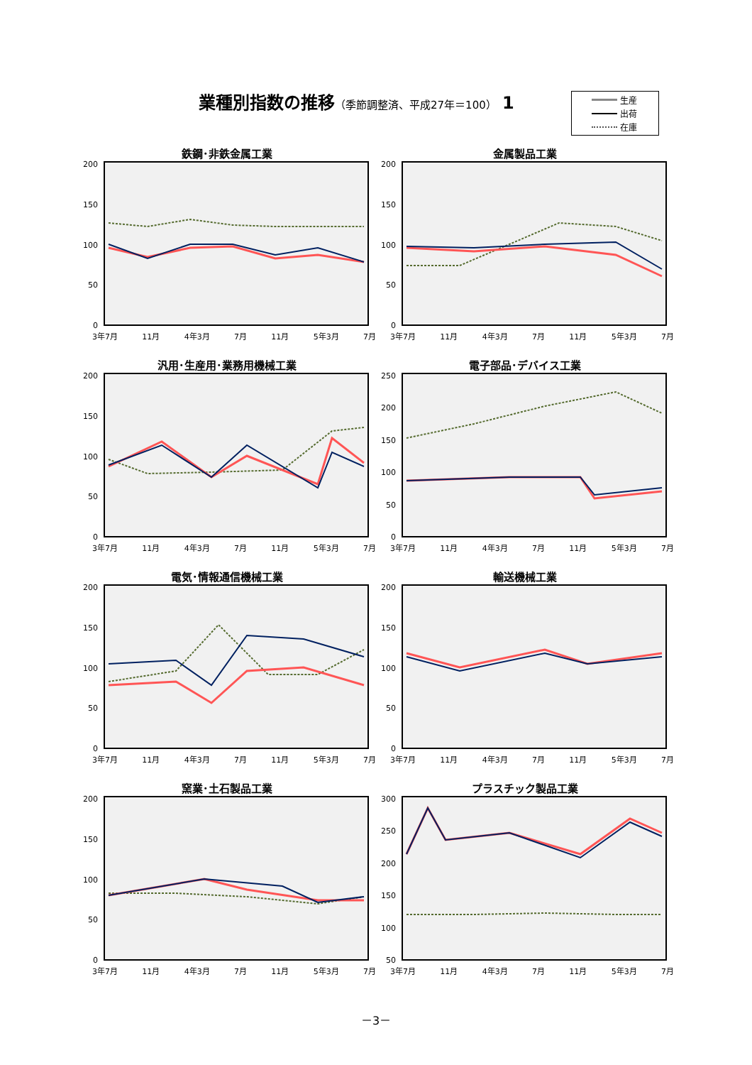業種別指数の推移（季節調整済、平成27年＝100） 1
生産
出荷
在庫
鉄鋼･非鉄金属工業
200
150
100
50
0
3年7月 11月 4年3月 7月 11月 5年3月 7月
金属製品工業
200
150
100
50
0
3年7月 11月 4年3月 7月 11月 5年3月 7月
汎用･生産用･業務用機械工業
200
150
100
50
0
3年7月 11月 4年3月 7月 11月 5年3月 7月
電子部品･デバイス工業
250
200
150
100
50
0
3年7月 11月 4年3月 7月 11月 5年3月 7月
電気･情報通信機械工業
200
150
100
50
0
3年7月 11月 4年3月 7月 11月 5年3月 7月
輸送機械工業
200
150
100
50
0
3年7月 11月 4年3月 7月 11月 5年3月 7月
窯業･土石製品工業
200
150
100
50
0
3年7月 11月 4年3月 7月 11月 5年3月 7月
プラスチック製品工業
300
250
200
150
100
50
3年7月 11月 4年3月 7月 11月 5年3月 7月
－3－